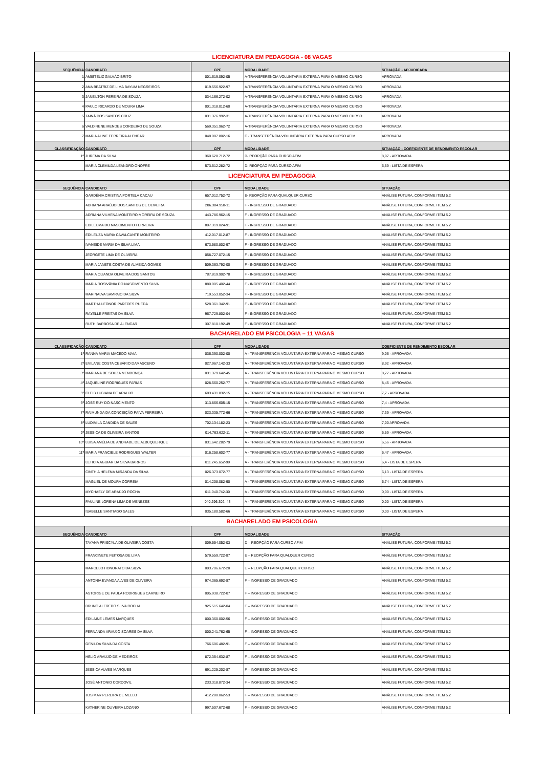| LICENCIATURA EM PEDAGOGIA - 08 VAGAS | | | | |
| SEQUÊNCIA | CANDIDATO | CPF | MODALIDADE | SITUAÇÃO - ADJUDICADA |
| 1 | AMISTELIZ GALVÃO BRITO | 001.619.092-05 | A-TRANSFERÊNCIA VOLUNTÁRIA EXTERNA PARA O MESMO CURSO | APROVADA |
| 2 | ANA BEATRIZ DE LIMA BAYUM NEGREIROS | 019.556.922-97 | A-TRANSFERÊNCIA VOLUNTÁRIA EXTERNA PARA O MESMO CURSO | APROVADA |
| 3 | JANEILTON PEREIRA DE SOUZA | 034.166.272-02 | A-TRANSFERÊNCIA VOLUNTÁRIA EXTERNA PARA O MESMO CURSO | APROVADA |
| 4 | PAULO RICARDO DE MOURA LIMA | 001.318.012-60 | A-TRANSFERÊNCIA VOLUNTÁRIA EXTERNA PARA O MESMO CURSO | APROVADA |
| 5 | TAINÁ DOS SANTOS CRUZ | 031.376.992-31 | A-TRANSFERÊNCIA VOLUNTÁRIA EXTERNA PARA O MESMO CURSO | APROVADA |
| 6 | VALDIRENE MENDES CORDEIRO DE SOUZA | 569.351.962-72 | A-TRANSFERÊNCIA VOLUNTÁRIA EXTERNA PARA O MESMO CURSO | APROVADA |
| 7 | MARIA ALINE FERREIRA ALENCAR | 048.087.802-16 | C - TRANSFERÊNCIA VOLUNTÁRIA EXTERNA PARA CURSO AFIM | APROVADA |
| CLASSIFICAÇÃO | CANDIDATO | CPF | MODALIDADE | SITUAÇÃO - COEFICIENTE DE RENDIMENTO ESCOLAR |
| 1º | JUREMA DA SILVA | 360.628.712-72 | D- REOPÇÃO PARA CURSO AFIM | 8,97 - APROVADA |
| | MARIA CLEMILDA LEANDRO ONOFRE | 573.512.282-72 | D- REOPÇÃO PARA CURSO AFIM | 6,59 - LISTA DE ESPERA |
| LICENCIATURA EM PEDAGOGIA | | | | |
| SEQUÊNCIA | CANDIDATO | CPF | MODALIDADE | SITUAÇÃO |
| | GARDÊNIA CRISTINA PORTELA CACAU | 657.012.752-72 | E- REOPÇÃO PARA QUALQUER CURSO | ANÁLISE FUTURA, CONFORME ITEM 5.2 |
| | ADRIANA ARAÚJO DOS SANTOS DE OLIVEIRA | 286.384.958-11 | F - INGRESSO DE GRADUADO | ANÁLISE FUTURA, CONFORME ITEM 5.2 |
| | ADRIANA VILHENA MONTEIRO MOREIRA DE SOUZA | 443.786.962-15 | F - INGRESSO DE GRADUADO | ANÁLISE FUTURA, CONFORME ITEM 5.2 |
| | EDILEUMA DO NASCIMENTO FERREIRA | 807.319.024-91 | F - INGRESSO DE GRADUADO | ANÁLISE FUTURA, CONFORME ITEM 5.2 |
| | EDILEUZA MARIA CAVALCANTE MONTEIRO | 412.017.012-87 | F - INGRESSO DE GRADUADO | ANÁLISE FUTURA, CONFORME ITEM 5.2 |
| | IVANEIDE MARIA DA SILVA LIMA | 673.580.802-97 | F - INGRESSO DE GRADUADO | ANÁLISE FUTURA, CONFORME ITEM 5.2 |
| | JEORGETE LIMA DE OLIVEIRA | 058.727.072-15 | F - INGRESSO DE GRADUADO | ANÁLISE FUTURA, CONFORME ITEM 5.2 |
| | MARIA JANETE COSTA DE ALMEIDA GOMES | 509.363.792-00 | F - INGRESSO DE GRADUADO | ANÁLISE FUTURA, CONFORME ITEM 5.2 |
| | MARIA OLIANDA OLIVEIRA DOS SANTOS | 787.819.902-78 | F - INGRESSO DE GRADUADO | ANÁLISE FUTURA, CONFORME ITEM 5.2 |
| | MARIA ROSIVÂNIA DO NASCIMENTO SILVA | 880.905.402-44 | F - INGRESSO DE GRADUADO | ANÁLISE FUTURA, CONFORME ITEM 5.2 |
| | MARINALVA SAMPAIO DA SILVA | 719.553.052-34 | F - INGRESSO DE GRADUADO | ANÁLISE FUTURA, CONFORME ITEM 5.2 |
| | MARTHA LEONOR PAREDES RUEDA | 528.361.342-91 | F - INGRESSO DE GRADUADO | ANÁLISE FUTURA, CONFORME ITEM 5.2 |
| | RAYELLE FREITAS DA SILVA | 967.729.802-04 | F - INGRESSO DE GRADUADO | ANÁLISE FUTURA, CONFORME ITEM 5.2 |
| | RUTH BARBOSA DE ALENCAR | 307.810.192-49 | F - INGRESSO DE GRADUADO | ANÁLISE FUTURA, CONFORME ITEM 5.2 |
| BACHARELADO EM PSICOLOGIA – 11 VAGAS | | | | |
| CLASSIFICAÇÃO | CANDIDATO | CPF | MODALIDADE | COEFICIENTE DE RENDIMENTO ESCOLAR |
| 1º | RANNA MARIA MACEDO MAIA | 036.390.002-00 | A - TRANSFERÊNCIA VOLUNTÁRIA EXTERNA PARA O MESMO CURSO | 9,06 - APROVADA |
| 2º | EVILANE COSTA CESÁRIO DAMASCENO | 027.967.142-33 | A - TRANSFERÊNCIA VOLUNTÁRIA EXTERNA PARA O MESMO CURSO | 8,92 - APROVADA |
| 3º | MARIANA DE SOUZA MENDONÇA | 031.379.642-45 | A - TRANSFERÊNCIA VOLUNTÁRIA EXTERNA PARA O MESMO CURSO | 8,77 - APROVADA |
| 4º | JAQUELINE RODRIGUES FARIAS | 028.560.252-77 | A - TRANSFERÊNCIA VOLUNTÁRIA EXTERNA PARA O MESMO CURSO | 8,45 - APROVADA |
| 5º | CLEIB LUBIANA DE ARAUJO | 683.431.832-15 | A - TRANSFERÊNCIA VOLUNTÁRIA EXTERNA PARA O MESMO CURSO | 7,7 - APROVADA |
| 6º | JOSÉ RUY DO NASCIMENTO | 313.866.605-15 | A - TRANSFERÊNCIA VOLUNTÁRIA EXTERNA PARA O MESMO CURSO | 7,4 - APROVADA |
| 7º | RAIMUNDA DA CONCEIÇÃO PAIVA FERREIRA | 023.335.772-66 | A - TRANSFERÊNCIA VOLUNTÁRIA EXTERNA PARA O MESMO CURSO | 7,39 - APROVADA |
| 8º | LUDIMILA CANDIDA DE SALES | 702.134.182-23 | A - TRANSFERÊNCIA VOLUNTÁRIA EXTERNA PARA O MESMO CURSO | 7,00 APROVADA |
| 9º | JESSICA DE OLIVEIRA SANTOS | 014.763.622-11 | A - TRANSFERÊNCIA VOLUNTÁRIA EXTERNA PARA O MESMO CURSO | 6,59 - APROVADA |
| 10º | LUISA AMÉLIA DE ANDRADE DE ALBUQUERQUE | 031.642.282-79 | A - TRANSFERÊNCIA VOLUNTÁRIA EXTERNA PARA O MESMO CURSO | 6,56 - APROVADA |
| 11º | MARIA FRANCIELE RODRIGUES WALTER | 016.258.602-77 | A - TRANSFERÊNCIA VOLUNTÁRIA EXTERNA PARA O MESMO CURSO | 6,47 - APROVADA |
| | LETICIA AGUIAR DA SILVA BARROS | 011.245.652-99 | A - TRANSFERÊNCIA VOLUNTÁRIA EXTERNA PARA O MESMO CURSO | 6,4 - LISTA DE ESPERA |
| | CINTHIA HELENA MIRANDA DA SILVA | 026.373.072-77 | A - TRANSFERÊNCIA VOLUNTÁRIA EXTERNA PARA O MESMO CURSO | 6,13 - LISTA DE ESPERA |
| | MAGLIEL DE MOURA CORREIA | 014.208.082-90 | A - TRANSFERÊNCIA VOLUNTÁRIA EXTERNA PARA O MESMO CURSO | 5,74 - LISTA DE ESPERA |
| | MYCHAELY DE ARAÚJO ROCHA | 011.040.742-30 | A - TRANSFERÊNCIA VOLUNTÁRIA EXTERNA PARA O MESMO CURSO | 0,00 - LISTA DE ESPERA |
| | PAULINE LORENA LIMA DE MENEZES | 040.296.302–43 | A - TRANSFERÊNCIA VOLUNTÁRIA EXTERNA PARA O MESMO CURSO | 0,00 - LISTA DE ESPERA |
| | ISABELLE SANTIAGO SALES | 035.180.582-66 | A - TRANSFERÊNCIA VOLUNTÁRIA EXTERNA PARA O MESMO CURSO | 0,00 - LISTA DE ESPERA |
| BACHARELADO EM PSICOLOGIA | | | | |
| SEQUÊNCIA | CANDIDATO | CPF | MODALIDADE | SITUAÇÃO |
| | TAYANA PRISCYLA DE OLIVEIRA COSTA | 009.554.052-03 | D – REOPÇÃO PARA CURSO AFIM | ANÁLISE FUTURA, CONFORME ITEM 5.2 |
| | FRANCINETE FEITOSA DE LIMA | 579.559.722-87 | E – REOPÇÃO PARA QUALQUER CURSO | ANÁLISE FUTURA, CONFORME ITEM 5.2 |
| | MARCELO HONORATO DA SILVA | 003.706.672-20 | E – REOPÇÃO PARA QUALQUER CURSO | ANÁLISE FUTURA, CONFORME ITEM 5.2 |
| | ANTONIA EVANDA ALVES DE OLIVEIRA | 974.365.692-87 | F – INGRESSO DE GRADUADO | ANÁLISE FUTURA, CONFORME ITEM 5.2 |
| | ASTORIGE DE PAULA RODRIGUES CARNEIRO | 005.938.722-07 | F – INGRESSO DE GRADUADO | ANÁLISE FUTURA, CONFORME ITEM 5.2 |
| | BRUNO ALFREDO SILVA ROCHA | 925.515.642-04 | F – INGRESSO DE GRADUADO | ANÁLISE FUTURA, CONFORME ITEM 5.2 |
| | EDILAINE LEMES MARQUES | 000.360.002-56 | F – INGRESSO DE GRADUADO | ANÁLISE FUTURA, CONFORME ITEM 5.2 |
| | FERNANDA ARAÚJO SOARES DA SILVA | 000.241.762-65 | F – INGRESSO DE GRADUADO | ANÁLISE FUTURA, CONFORME ITEM 5.2 |
| | GENILDA SILVA DA COSTA | 766.606.482-91 | F – INGRESSO DE GRADUADO | ANÁLISE FUTURA, CONFORME ITEM 5.2 |
| | HÉLIO ARAÚJO DE MEDEIROS | 872.354.632-87 | F – INGRESSO DE GRADUADO | ANÁLISE FUTURA, CONFORME ITEM 5.2 |
| | JÉSSICA ALVES MARQUES | 691.225.202-87 | F – INGRESSO DE GRADUADO | ANÁLISE FUTURA, CONFORME ITEM 5.2 |
| | JOSÉ ANTONIO CORDOVIL | 233.318.872-34 | F – INGRESSO DE GRADUADO | ANÁLISE FUTURA, CONFORME ITEM 5.2 |
| | JOSIMAR PEREIRA DE MELLO | 412.280.062-53 | F – INGRESSO DE GRADUADO | ANÁLISE FUTURA, CONFORME ITEM 5.2 |
| | KATHERINE OLIVEIRA LOZANO | 997.507.672-68 | F – INGRESSO DE GRADUADO | ANÁLISE FUTURA, CONFORME ITEM 5.2 |